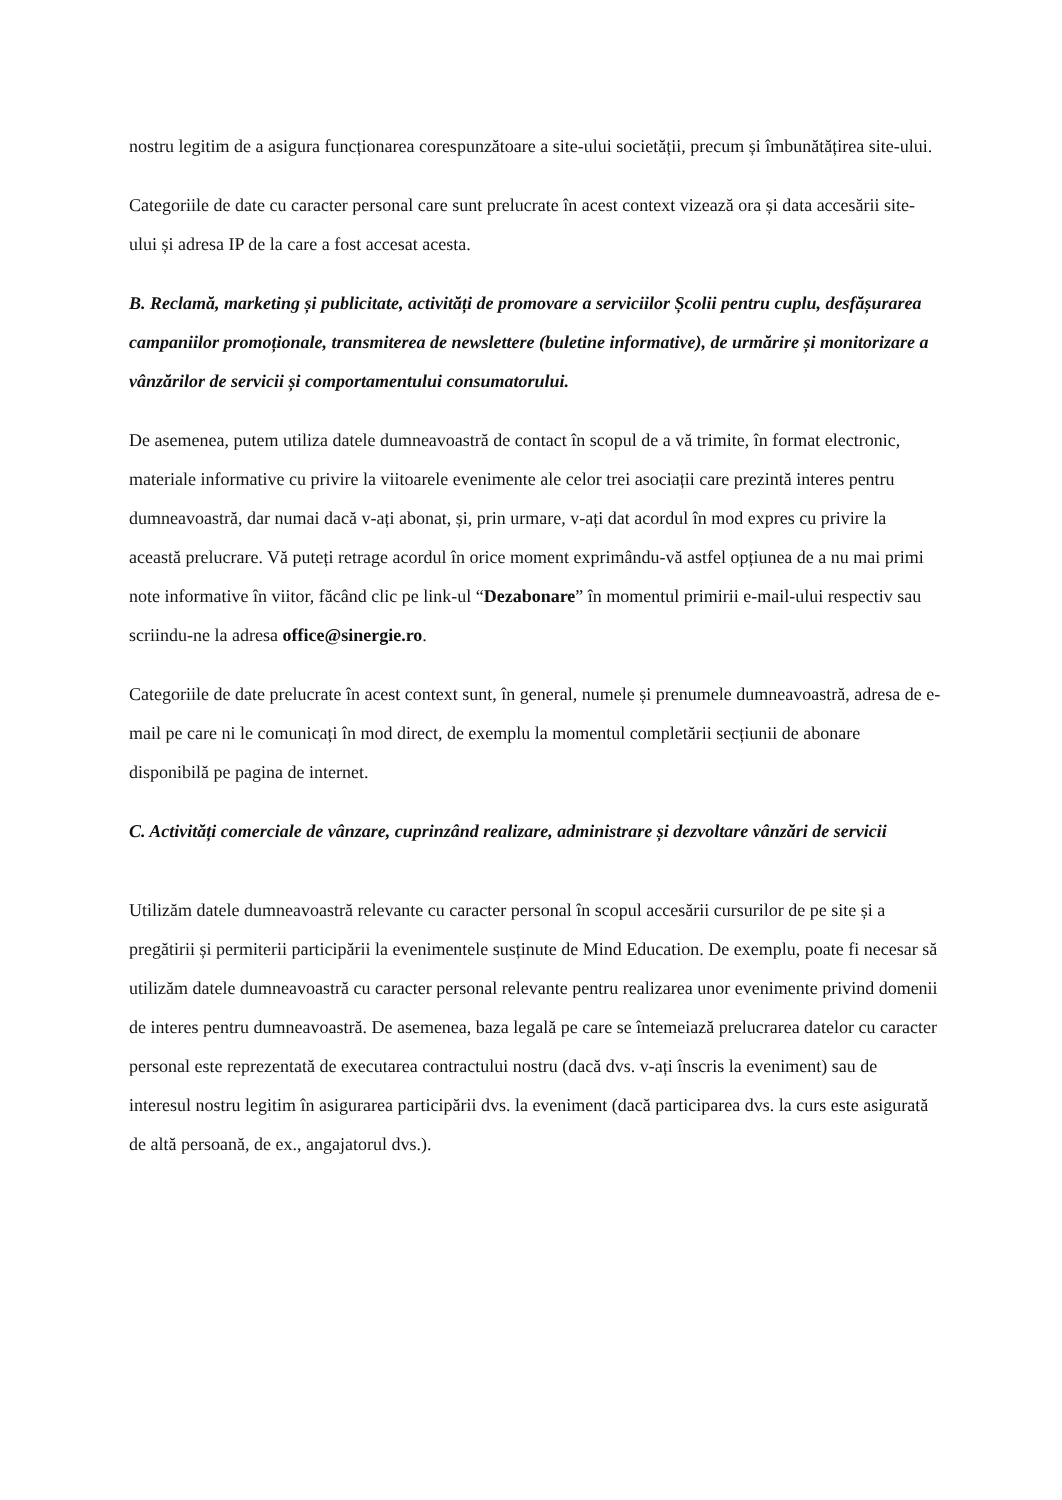nostru legitim de a asigura funcționarea corespunzătoare a site-ului societății, precum și îmbunătățirea site-ului.
Categoriile de date cu caracter personal care sunt prelucrate în acest context vizează ora și data accesării site-ului și adresa IP de la care a fost accesat acesta.
B. Reclamă, marketing și publicitate, activități de promovare a serviciilor Școlii pentru cuplu, desfășurarea campaniilor promoționale, transmiterea de newslettere (buletine informative), de urmărire și monitorizare a vânzărilor de servicii și comportamentului consumatorului.
De asemenea, putem utiliza datele dumneavoastră de contact în scopul de a vă trimite, în format electronic, materiale informative cu privire la viitoarele evenimente ale celor trei asociații care prezintă interes pentru dumneavoastră, dar numai dacă v-ați abonat, și, prin urmare, v-ați dat acordul în mod expres cu privire la această prelucrare. Vă puteți retrage acordul în orice moment exprimându-vă astfel opțiunea de a nu mai primi note informative în viitor, făcând clic pe link-ul “Dezabonare” în momentul primirii e-mail-ului respectiv sau scriindu-ne la adresa office@sinergie.ro.
Categoriile de date prelucrate în acest context sunt, în general, numele și prenumele dumneavoastră, adresa de e-mail pe care ni le comunicați în mod direct, de exemplu la momentul completării secțiunii de abonare disponibilă pe pagina de internet.
C. Activități comerciale de vânzare, cuprinzând realizare, administrare și dezvoltare vânzări de servicii
Utilizăm datele dumneavoastră relevante cu caracter personal în scopul accesării cursurilor de pe site și a pregătirii și permiterii participării la evenimentele susținute de Mind Education. De exemplu, poate fi necesar să utilizăm datele dumneavoastră cu caracter personal relevante pentru realizarea unor evenimente privind domenii de interes pentru dumneavoastră. De asemenea, baza legală pe care se întemeiază prelucrarea datelor cu caracter personal este reprezentată de executarea contractului nostru (dacă dvs. v-ați înscris la eveniment) sau de interesul nostru legitim în asigurarea participării dvs. la eveniment (dacă participarea dvs. la curs este asigurată de altă persoană, de ex., angajatorul dvs.).